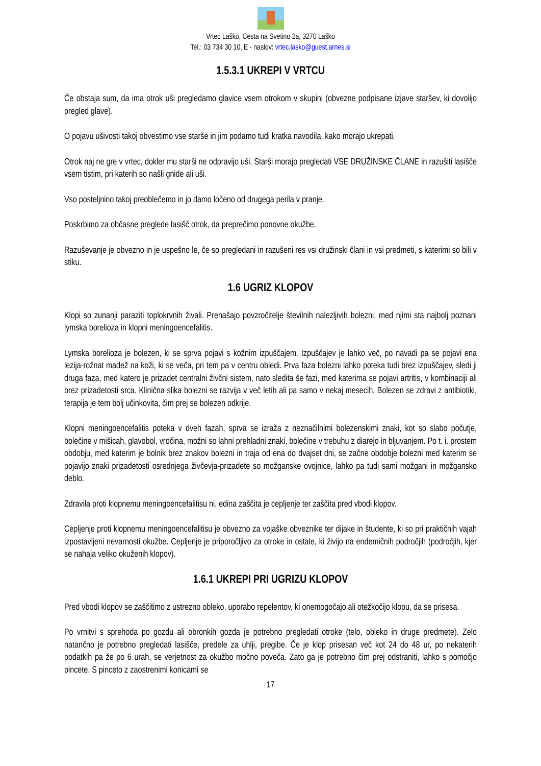Vrtec Laško, Cesta na Svetino 2a, 3270 Laško
Tel.: 03 734 30 10, E - naslov: vrtec.lasko@guest.arnes.si
1.5.3.1 UKREPI V VRTCU
Če obstaja sum, da ima otrok uši pregledamo glavice vsem otrokom v skupini (obvezne podpisane izjave staršev, ki dovolijo pregled glave).
O pojavu ušivosti takoj obvestimo vse starše in jim podamo tudi kratka navodila, kako morajo ukrepati.
Otrok naj ne gre v vrtec, dokler mu starši ne odpravijo uši. Starši morajo pregledati VSE DRUŽINSKE ČLANE in razušiti lasišče vsem tistim, pri katerih so našli gnide ali uši.
Vso posteljnino takoj preoblečemo in jo damo ločeno od drugega perila v pranje.
Poskrbimo za občasne preglede lasišč otrok, da preprečimo ponovne okužbe.
Razuševanje je obvezno in je uspešno le, če so pregledani in razušeni res vsi družinski člani in vsi predmeti, s katerimi so bili v stiku.
1.6 UGRIZ KLOPOV
Klopi so zunanji paraziti toplokrvnih živali. Prenašajo povzročitelje številnih nalezljivih bolezni, med njimi sta najbolj poznani lymska borelioza in klopni meningoencefalitis.
Lymska borelioza je bolezen, ki se sprva pojavi s kožnim izpuščajem. Izpuščajev je lahko več, po navadi pa se pojavi ena lezija-rožnat madež na koži, ki se veča, pri tem pa v centru obledi. Prva faza bolezni lahko poteka tudi brez izpuščajev, sledi ji druga faza, med katero je prizadet centralni živčni sistem, nato sledita še fazi, med katerima se pojavi artritis, v kombinaciji ali brez prizadetosti srca. Klinična slika bolezni se razvija v več letih ali pa samo v nekaj mesecih. Bolezen se zdravi z antibiotiki, terapija je tem bolj učinkovita, čim prej se bolezen odkrije.
Klopni meningoencefalitis poteka v dveh fazah, sprva se izraža z neznačilnimi bolezenskimi znaki, kot so slabo počutje, bolečine v mišicah, glavobol, vročina, možni so lahni prehladni znaki, bolečine v trebuhu z diarejo in bljuvanjem. Po t. i. prostem obdobju, med katerim je bolnik brez znakov bolezni in traja od ena do dvajset dni, se začne obdobje bolezni med katerim se pojavijo znaki prizadetosti osrednjega živčevja-prizadete so možganske ovojnice, lahko pa tudi sami možgani in možgansko deblo.
Zdravila proti klopnemu meningoencefalitisu ni, edina zaščita je cepljenje ter zaščita pred vbodi klopov.
Cepljenje proti klopnemu meningoencefalitisu je obvezno za vojaške obveznike ter dijake in študente, ki so pri praktičnih vajah izpostavljeni nevarnosti okužbe. Cepljenje je priporočljivo za otroke in ostale, ki živijo na endemičnih področjih (področjih, kjer se nahaja veliko okuženih klopov).
1.6.1 UKREPI PRI UGRIZU KLOPOV
Pred vbodi klopov se zaščitimo z ustrezno obleko, uporabo repelentov, ki onemogočajo ali otežkočijo klopu, da se prisesa.
Po vrnitvi s sprehoda po gozdu ali obronkih gozda je potrebno pregledati otroke (telo, obleko in druge predmete). Zelo natančno je potrebno pregledati lasišče, predele za uhlji, pregibe. Če je klop prisesan več kot 24 do 48 ur, po nekaterih podatkih pa že po 6 urah, se verjetnost za okužbo močno poveča. Zato ga je potrebno čim prej odstraniti, lahko s pomočjo pincete. S pinceto z zaostrenimi konicami se
17